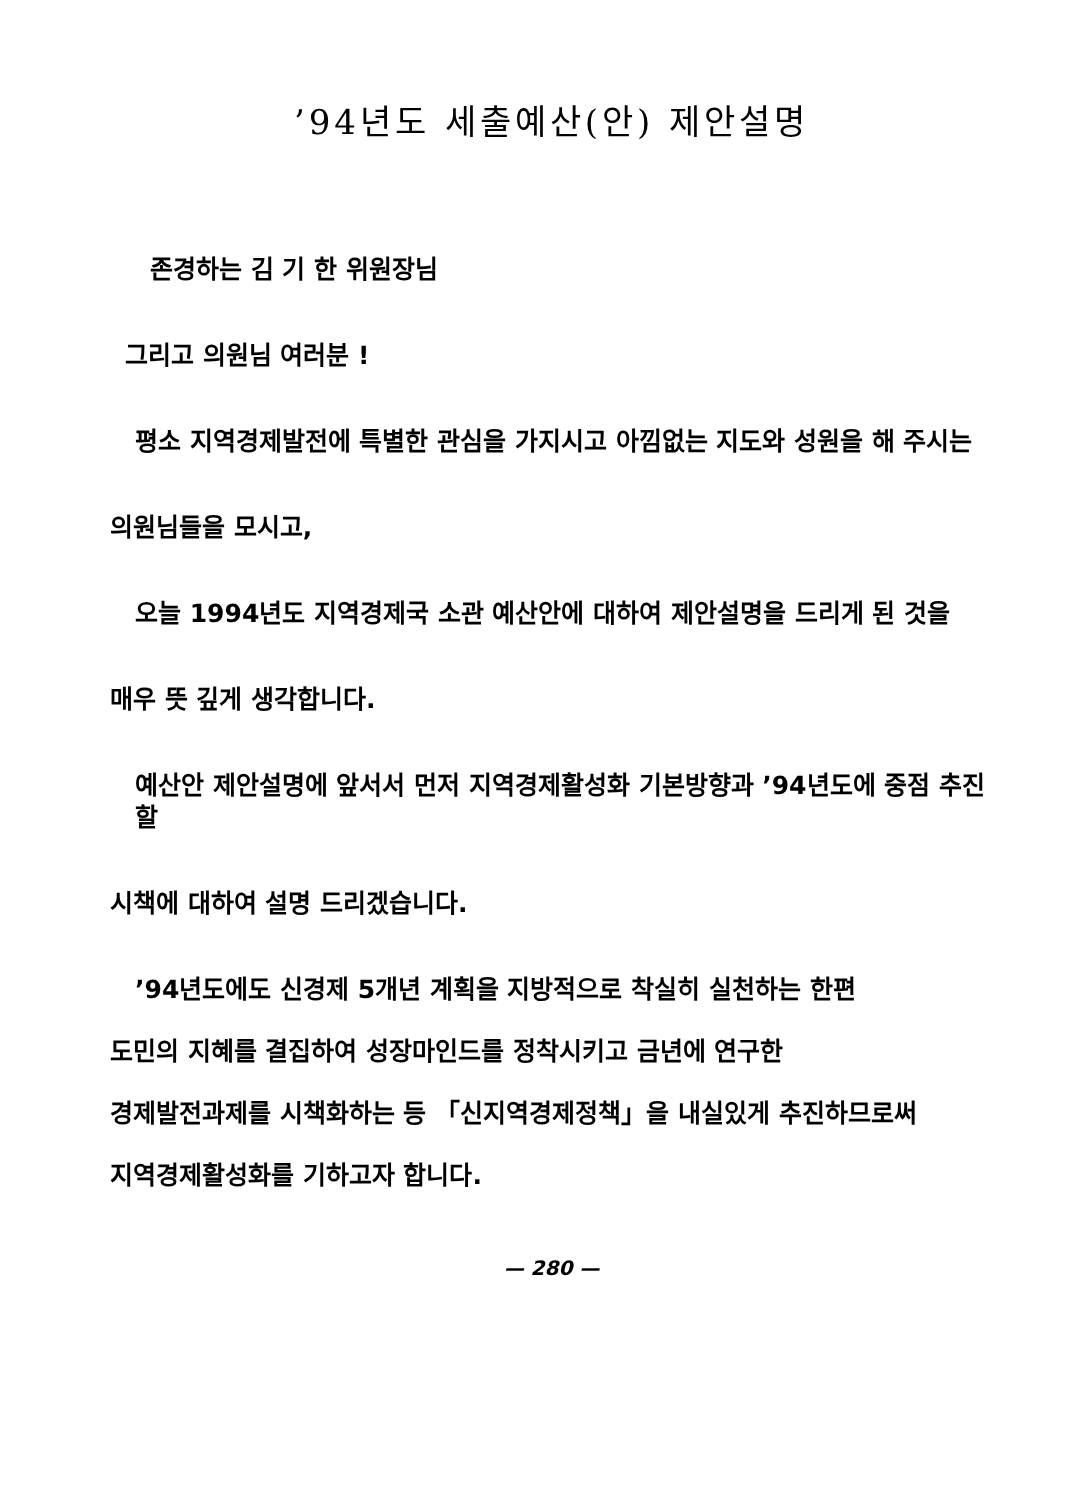’94년도 세출예산(안) 제안설명
존경하는 김 기 한 위원장님
그리고 의원님 여러분 !
평소 지역경제발전에 특별한 관심을 가지시고 아낌없는 지도와 성원을 해 주시는
의원님들을 모시고,
오늘 1994년도 지역경제국 소관 예산안에 대하여 제안설명을 드리게 된 것을
매우 뜻 깊게 생각합니다.
예산안 제안설명에 앞서서 먼저 지역경제활성화 기본방향과 ’94년도에 중점 추진할
시책에 대하여 설명 드리겠습니다.
’94년도에도 신경제 5개년 계획을 지방적으로 착실히 실천하는 한편
도민의 지혜를 결집하여 성장마인드를 정착시키고 금년에 연구한
경제발전과제를 시책화하는 등 「신지역경제정책」을 내실있게 추진하므로써
지역경제활성화를 기하고자 합니다.
— 280 —